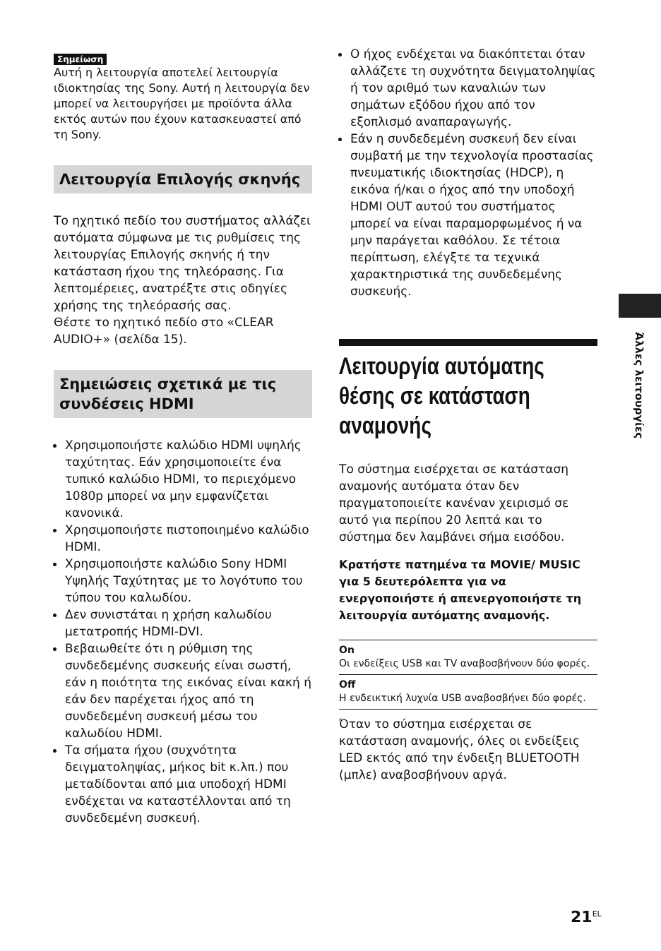Άλλες λειτουργίες
Σημείωση
Αυτή η λειτουργία αποτελεί λειτουργία ιδιοκτησίας της Sony. Αυτή η λειτουργία δεν μπορεί να λειτουργήσει με προϊόντα άλλα εκτός αυτών που έχουν κατασκευαστεί από τη Sony.
Λειτουργία Επιλογής σκηνής
Το ηχητικό πεδίο του συστήματος αλλάζει αυτόματα σύμφωνα με τις ρυθμίσεις της λειτουργίας Επιλογής σκηνής ή την κατάσταση ήχου της τηλεόρασης. Για λεπτομέρειες, ανατρέξτε στις οδηγίες χρήσης της τηλεόρασής σας.
Θέστε το ηχητικό πεδίο στο «CLEAR AUDIO+» (σελίδα 15).
Σημειώσεις σχετικά με τις συνδέσεις HDMI
Χρησιμοποιήστε καλώδιο HDMI υψηλής ταχύτητας. Εάν χρησιμοποιείτε ένα τυπικό καλώδιο HDMI, το περιεχόμενο 1080p μπορεί να μην εμφανίζεται κανονικά.
Χρησιμοποιήστε πιστοποιημένο καλώδιο HDMI.
Χρησιμοποιήστε καλώδιο Sony HDMI Υψηλής Ταχύτητας με το λογότυπο του τύπου του καλωδίου.
Δεν συνιστάται η χρήση καλωδίου μετατροπής HDMI-DVI.
Βεβαιωθείτε ότι η ρύθμιση της συνδεδεμένης συσκευής είναι σωστή, εάν η ποιότητα της εικόνας είναι κακή ή εάν δεν παρέχεται ήχος από τη συνδεδεμένη συσκευή μέσω του καλωδίου HDMI.
Τα σήματα ήχου (συχνότητα δειγματοληψίας, μήκος bit κ.λπ.) που μεταδίδονται από μια υποδοχή HDMI ενδέχεται να καταστέλλονται από τη συνδεδεμένη συσκευή.
Ο ήχος ενδέχεται να διακόπτεται όταν αλλάζετε τη συχνότητα δειγματοληψίας ή τον αριθμό των καναλιών των σημάτων εξόδου ήχου από τον εξοπλισμό αναπαραγωγής.
Εάν η συνδεδεμένη συσκευή δεν είναι συμβατή με την τεχνολογία προστασίας πνευματικής ιδιοκτησίας (HDCP), η εικόνα ή/και ο ήχος από την υποδοχή HDMI OUT αυτού του συστήματος μπορεί να είναι παραμορφωμένος ή να μην παράγεται καθόλου. Σε τέτοια περίπτωση, ελέγξτε τα τεχνικά χαρακτηριστικά της συνδεδεμένης συσκευής.
Λειτουργία αυτόματης θέσης σε κατάσταση αναμονής
Το σύστημα εισέρχεται σε κατάσταση αναμονής αυτόματα όταν δεν πραγματοποιείτε κανέναν χειρισμό σε αυτό για περίπου 20 λεπτά και το σύστημα δεν λαμβάνει σήμα εισόδου.
Κρατήστε πατημένα τα MOVIE/ MUSIC για 5 δευτερόλεπτα για να ενεργοποιήστε ή απενεργοποιήστε τη λειτουργία αυτόματης αναμονής.
On
Οι ενδείξεις USB και TV αναβοσβήνουν δύο φορές.
Off
Η ενδεικτική λυχνία USB αναβοσβήνει δύο φορές.
Όταν το σύστημα εισέρχεται σε κατάσταση αναμονής, όλες οι ενδείξεις LED εκτός από την ένδειξη BLUETOOTH (μπλε) αναβοσβήνουν αργά.
21<sup>EL</sup>